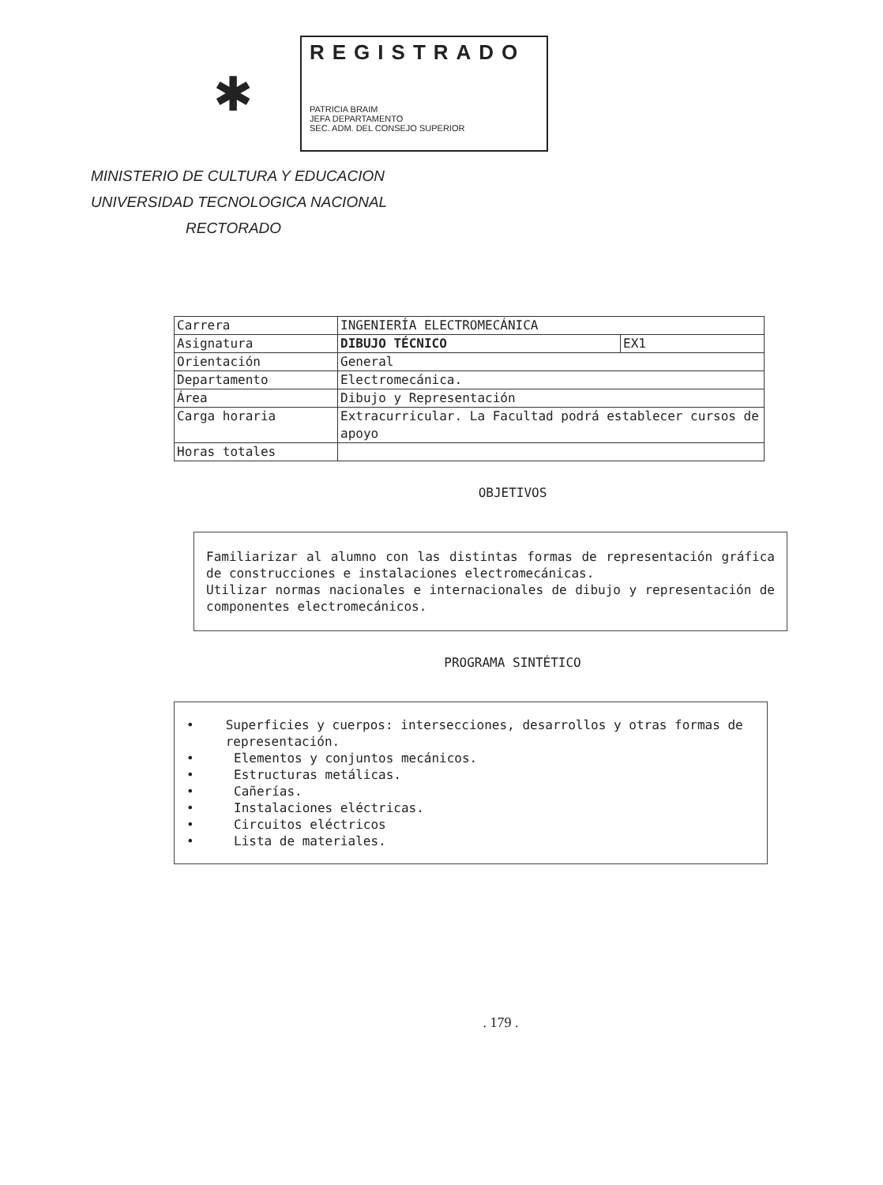✱
REGISTRADO
PATRICIA BRAIM
JEFA DEPARTAMENTO
SEC. ADM. DEL CONSEJO SUPERIOR
MINISTERIO DE CULTURA Y EDUCACION
UNIVERSIDAD TECNOLOGICA NACIONAL
RECTORADO
| Carrera | INGENIERÍA ELECTROMECÁNICA | |
| Asignatura | DIBUJO TÉCNICO | EX1 |
| Orientación | General | |
| Departamento | Electromecánica. | |
| Área | Dibujo y Representación | |
| Carga horaria | Extracurricular. La Facultad podrá establecer cursos de apoyo | |
| Horas totales | | |
OBJETIVOS
Familiarizar al alumno con las distintas formas de representación gráfica de construcciones e instalaciones electromecánicas.
Utilizar normas nacionales e internacionales de dibujo y representación de componentes electromecánicos.
PROGRAMA SINTÉTICO
• Superficies y cuerpos: intersecciones, desarrollos y otras formas de representación.
• Elementos y conjuntos mecánicos.
• Estructuras metálicas.
• Cañerías.
• Instalaciones eléctricas.
• Circuitos eléctricos
• Lista de materiales.
. 179 .